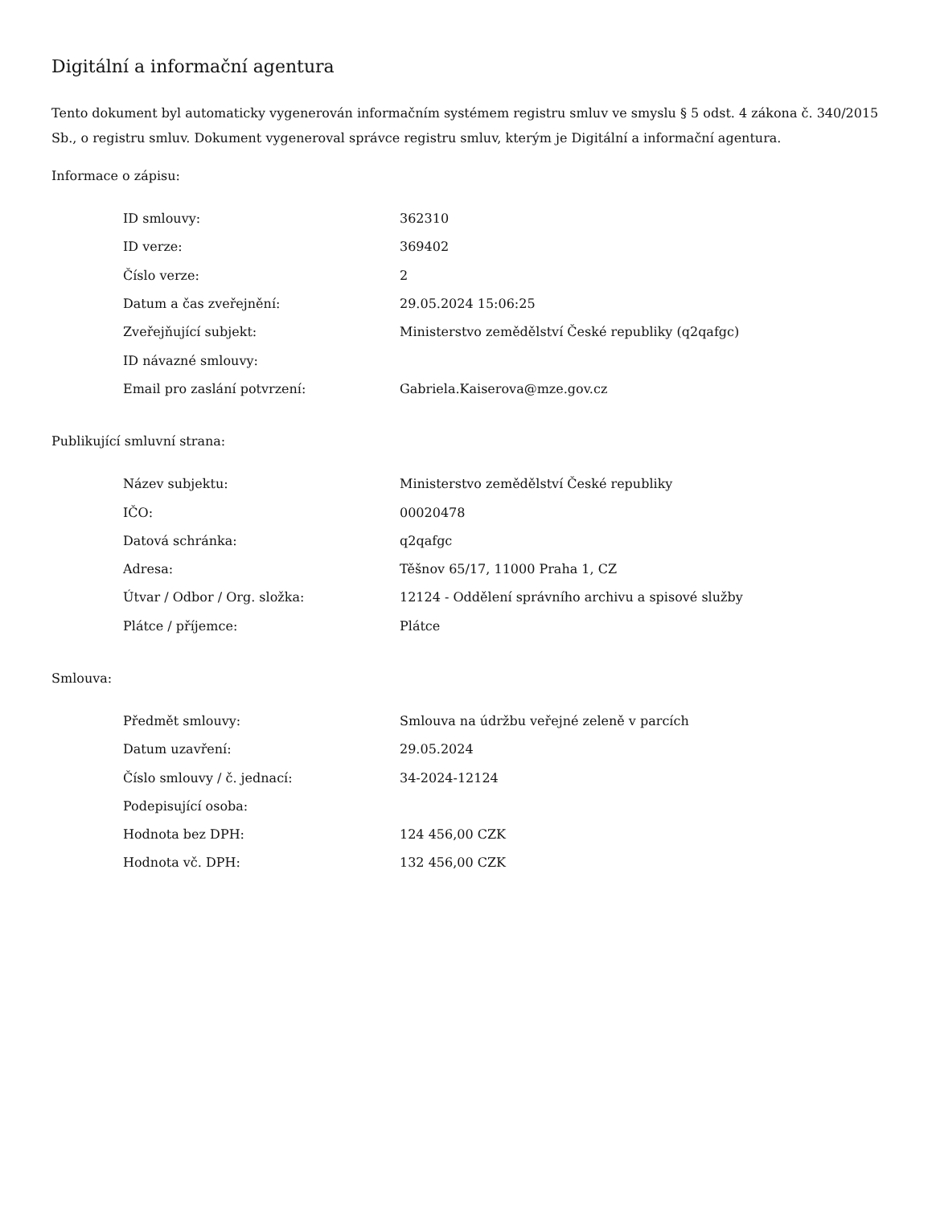Digitální a informační agentura
Tento dokument byl automaticky vygenerován informačním systémem registru smluv ve smyslu § 5 odst. 4 zákona č. 340/2015 Sb., o registru smluv. Dokument vygeneroval správce registru smluv, kterým je Digitální a informační agentura.
Informace o zápisu:
| ID smlouvy: | 362310 |
| ID verze: | 369402 |
| Číslo verze: | 2 |
| Datum a čas zveřejnění: | 29.05.2024 15:06:25 |
| Zveřejňující subjekt: | Ministerstvo zemědělství České republiky (q2qafgc) |
| ID návazné smlouvy: | |
| Email pro zaslání potvrzení: | Gabriela.Kaiserova@mze.gov.cz |
Publikující smluvní strana:
| Název subjektu: | Ministerstvo zemědělství České republiky |
| IČO: | 00020478 |
| Datová schránka: | q2qafgc |
| Adresa: | Těšnov 65/17, 11000 Praha 1, CZ |
| Útvar / Odbor / Org. složka: | 12124 - Oddělení správního archivu a spisové služby |
| Plátce / příjemce: | Plátce |
Smlouva:
| Předmět smlouvy: | Smlouva na údržbu veřejné zeleně v parcích |
| Datum uzavření: | 29.05.2024 |
| Číslo smlouvy / č. jednací: | 34-2024-12124 |
| Podepisující osoba: | |
| Hodnota bez DPH: | 124 456,00 CZK |
| Hodnota vč. DPH: | 132 456,00 CZK |